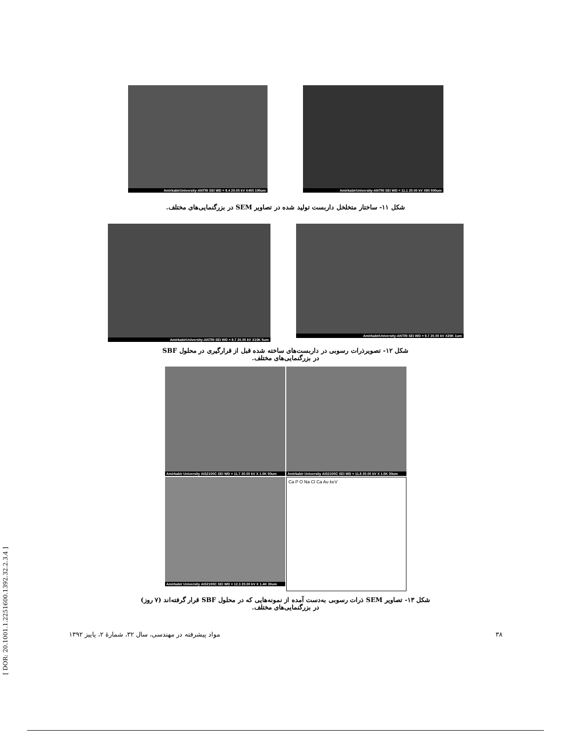AmirkabirUniversity-ANTRI SEI WD = 11.1 20.00 kV X90 500um AmirkabirUniversity-ANTRI SEI WD = 9.4 20.00 kV X450 100um
شکل ۱۱- ساختار متخلخل داربست تولید شده در تصاویر SEM در بزرگنمایی‌های مختلف.
AmirkabirUniversity-ANTRI SEI WD = 9.7 20.00 kV X30K 1um
AmirkabirUniversity-ANTRI SEI WD = 9.7 20.00 kV X10K 5um
شکل ۱۲- تصویرذرات رسوبی در داربست‌های ساخته شده قبل از قرارگیری در محلول SBF
در بزرگنمایی‌های مختلف.
Amirkabir University AIS2100C SEI WD = 11.7 20.00 kV X 1.0K 50um
Amirkabir University AIS2100C SEI WD = 11.8 20.00 kV X 1.5K 30um
Amirkabir University AIS2100C SEI WD = 12.3 20.00 kV X 1.4K 30um
Ca P O Na Cl Ca Au keV
شکل ۱۳- تصاویر SEM ذرات رسوبی به‌دست آمده از نمونه‌هایی که در محلول SBF قرار گرفته‌اند (۷ روز)
در بزرگنمایی‌های مختلف.
۳۸ مواد پیشرفته در مهندسی، سال ۳۲، شمارهٔ ۲، پاییز ۱۳۹۲
[ DOR: 20.1001.1.2251600.1392.32.2.3.4 ]